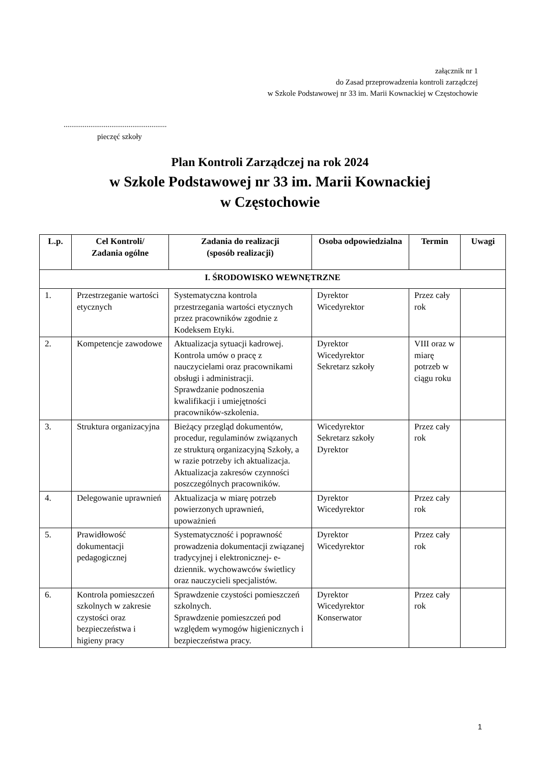załącznik nr 1
do Zasad przeprowadzenia kontroli zarządczej
w Szkole Podstawowej nr 33 im. Marii Kownackiej w Częstochowie
......................................................
pieczęć szkoły
Plan Kontroli Zarządczej na rok 2024
w Szkole Podstawowej nr 33 im. Marii Kownackiej
w Częstochowie
| L.p. | Cel Kontroli/ Zadania ogólne | Zadania do realizacji (sposób realizacji) | Osoba odpowiedzialna | Termin | Uwagi |
| --- | --- | --- | --- | --- | --- |
| I. ŚRODOWISKO WEWNĘTRZNE | | | | | |
| 1. | Przestrzeganie wartości etycznych | Systematyczna kontrola przestrzegania wartości etycznych przez pracowników zgodnie z Kodeksem Etyki. | Dyrektor Wicedyrektor | Przez cały rok | |
| 2. | Kompetencje zawodowe | Aktualizacja sytuacji kadrowej. Kontrola umów o pracę z nauczycielami oraz pracownikami obsługi i administracji. Sprawdzanie podnoszenia kwalifikacji i umiejętności pracowników-szkolenia. | Dyrektor Wicedyrektor Sekretarz szkoły | VIII oraz w miarę potrzeb w ciągu roku | |
| 3. | Struktura organizacyjna | Bieżący przegląd dokumentów, procedur, regulaminów związanych ze strukturą organizacyjną Szkoły, a w razie potrzeby ich aktualizacja. Aktualizacja zakresów czynności poszczególnych pracowników. | Wicedyrektor Sekretarz szkoły Dyrektor | Przez cały rok | |
| 4. | Delegowanie uprawnień | Aktualizacja w miarę potrzeb powierzonych uprawnień, upoważnień | Dyrektor Wicedyrektor | Przez cały rok | |
| 5. | Prawidłowość dokumentacji pedagogicznej | Systematyczność i poprawność prowadzenia dokumentacji związanej tradycyjnej i elektronicznej- e-dziennik. wychowawców świetlicy oraz nauczycieli specjalistów. | Dyrektor Wicedyrektor | Przez cały rok | |
| 6. | Kontrola pomieszczeń szkolnych w zakresie czystości oraz bezpieczeństwa i higieny pracy | Sprawdzenie czystości pomieszczeń szkolnych. Sprawdzenie pomieszczeń pod względem wymogów higienicznych i bezpieczeństwa pracy. | Dyrektor Wicedyrektor Konserwator | Przez cały rok | |
1